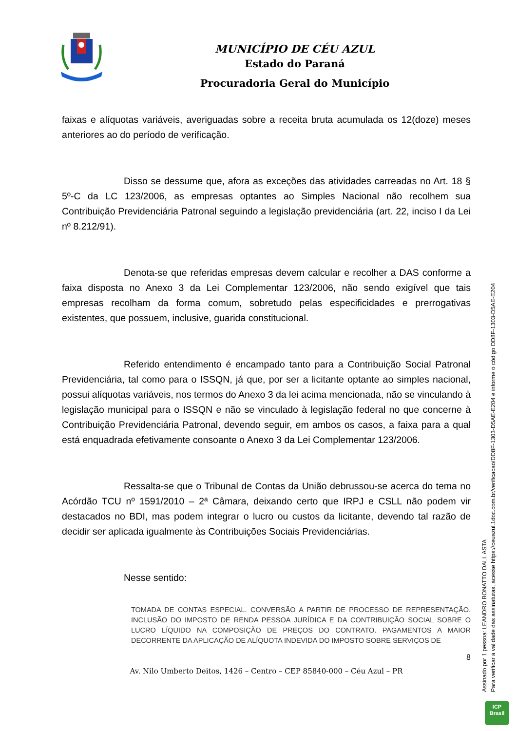MUNICÍPIO DE CÉU AZUL
Estado do Paraná
Procuradoria Geral do Município
faixas e alíquotas variáveis, averiguadas sobre a receita bruta acumulada os 12(doze) meses anteriores ao do período de verificação.
Disso se dessume que, afora as exceções das atividades carreadas no Art. 18 § 5º-C da LC 123/2006, as empresas optantes ao Simples Nacional não recolhem sua Contribuição Previdenciária Patronal seguindo a legislação previdenciária (art. 22, inciso I da Lei nº 8.212/91).
Denota-se que referidas empresas devem calcular e recolher a DAS conforme a faixa disposta no Anexo 3 da Lei Complementar 123/2006, não sendo exigível que tais empresas recolham da forma comum, sobretudo pelas especificidades e prerrogativas existentes, que possuem, inclusive, guarida constitucional.
Referido entendimento é encampado tanto para a Contribuição Social Patronal Previdenciária, tal como para o ISSQN, já que, por ser a licitante optante ao simples nacional, possui alíquotas variáveis, nos termos do Anexo 3 da lei acima mencionada, não se vinculando à legislação municipal para o ISSQN e não se vinculado à legislação federal no que concerne à Contribuição Previdenciária Patronal, devendo seguir, em ambos os casos, a faixa para a qual está enquadrada efetivamente consoante o Anexo 3 da Lei Complementar 123/2006.
Ressalta-se que o Tribunal de Contas da União debrussou-se acerca do tema no Acórdão TCU nº 1591/2010 – 2ª Câmara, deixando certo que IRPJ e CSLL não podem vir destacados no BDI, mas podem integrar o lucro ou custos da licitante, devendo tal razão de decidir ser aplicada igualmente às Contribuições Sociais Previdenciárias.
Nesse sentido:
TOMADA DE CONTAS ESPECIAL. CONVERSÃO A PARTIR DE PROCESSO DE REPRESENTAÇÃO. INCLUSÃO DO IMPOSTO DE RENDA PESSOA JURÍDICA E DA CONTRIBUIÇÃO SOCIAL SOBRE O LUCRO LÍQUIDO NA COMPOSIÇÃO DE PREÇOS DO CONTRATO. PAGAMENTOS A MAIOR DECORRENTE DA APLICAÇÃO DE ALÍQUOTA INDEVIDA DO IMPOSTO SOBRE SERVIÇOS DE
8
Av. Nilo Umberto Deitos, 1426 – Centro – CEP 85840-000 – Céu Azul – PR
Assinado por 1 pessoa: LEANDRO BONATTO DALL ASTA
Para verificar a validade das assinaturas, acesse https://ceuazul.1doc.com.br/verificacao/DD8F-1303-D5AE-E204 e informe o código DD8F-1303-D5AE-E204
ICP
Brasil